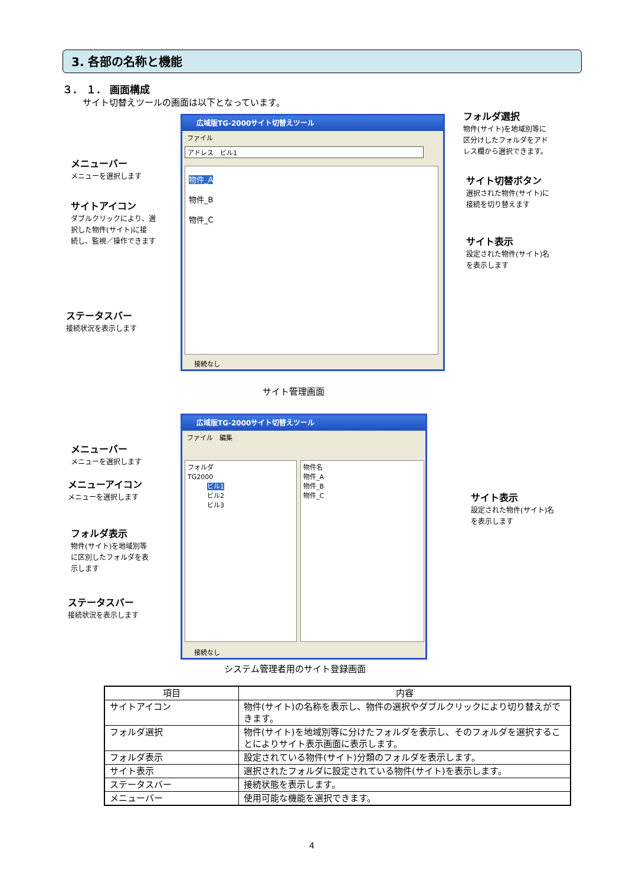3. 各部の名称と機能
３． １． 画面構成
サイト切替えツールの画面は以下となっています。
広域版TG-2000サイト切替えツール
ファイル
アドレス　ビル1
物件_A
物件_B
物件_C
接続なし
フォルダ選択
物件(サイト)を地域別等に
区分けしたフォルダをアド
レス欄から選択できます。
メニューバー
メニューを選択します
サイト切替ボタン
選択された物件(サイト)に
接続を切り替えます
サイトアイコン
ダブルクリックにより、選
択した物件(サイト)に接
続し、監視／操作できます
サイト表示
設定された物件(サイト)名
を表示します
ステータスバー
接続状況を表示します
サイト管理画面
広域版TG-2000サイト切替えツール
ファイル　編集
フォルダ
TG2000
　　　ビル1
　　　ビル2
　　　ビル3
物件名
物件_A
物件_B
物件_C
接続なし
メニューバー
メニューを選択します
メニューアイコン
メニューを選択します
サイト表示
設定された物件(サイト)名
を表示します
フォルダ表示
物件(サイト)を地域別等
に区別したフォルダを表
示します
ステータスバー
接続状況を表示します
システム管理者用のサイト登録画面
| 項目 | 内容 |
| --- | --- |
| サイトアイコン | 物件(サイト)の名称を表示し、物件の選択やダブルクリックにより切り替えができます。 |
| フォルダ選択 | 物件(サイト)を地域別等に分けたフォルダを表示し、そのフォルダを選択することによりサイト表示画面に表示します。 |
| フォルダ表示 | 設定されている物件(サイト)分類のフォルダを表示します。 |
| サイト表示 | 選択されたフォルダに設定されている物件(サイト)を表示します。 |
| ステータスバー | 接続状態を表示します。 |
| メニューバー | 使用可能な機能を選択できます。 |
4